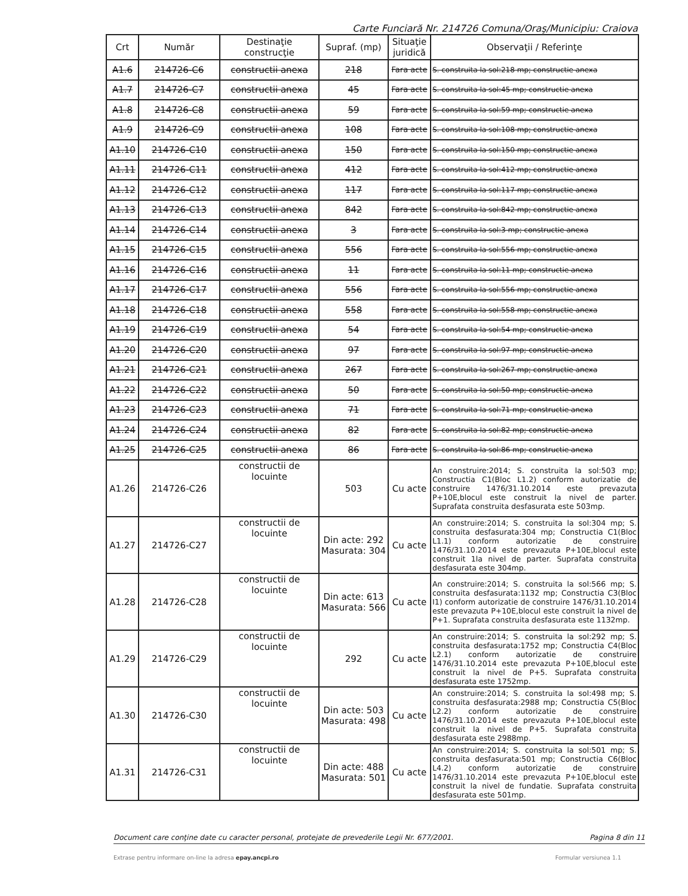Carte Funciară Nr. 214726 Comuna/Oraş/Municipiu: Craiova
| Crt | Număr | Destinaţie construcţie | Supraf. (mp) | Situaţie juridică | Observaţii / Referinţe |
| --- | --- | --- | --- | --- | --- |
| A1.6 | 214726-C6 | constructii anexa | 218 | Fara acte | S. construita la sol:218 mp; constructie anexa |
| A1.7 | 214726-C7 | constructii anexa | 45 | Fara acte | S. construita la sol:45 mp; constructie anexa |
| A1.8 | 214726-C8 | constructii anexa | 59 | Fara acte | S. construita la sol:59 mp; constructie anexa |
| A1.9 | 214726-C9 | constructii anexa | 108 | Fara acte | S. construita la sol:108 mp; constructie anexa |
| A1.10 | 214726-C10 | constructii anexa | 150 | Fara acte | S. construita la sol:150 mp; constructie anexa |
| A1.11 | 214726-C11 | constructii anexa | 412 | Fara acte | S. construita la sol:412 mp; constructie anexa |
| A1.12 | 214726-C12 | constructii anexa | 117 | Fara acte | S. construita la sol:117 mp; constructie anexa |
| A1.13 | 214726-C13 | constructii anexa | 842 | Fara acte | S. construita la sol:842 mp; constructie anexa |
| A1.14 | 214726-C14 | constructii anexa | 3 | Fara acte | S. construita la sol:3 mp; constructie anexa |
| A1.15 | 214726-C15 | constructii anexa | 556 | Fara acte | S. construita la sol:556 mp; constructie anexa |
| A1.16 | 214726-C16 | constructii anexa | 11 | Fara acte | S. construita la sol:11 mp; constructie anexa |
| A1.17 | 214726-C17 | constructii anexa | 556 | Fara acte | S. construita la sol:556 mp; constructie anexa |
| A1.18 | 214726-C18 | constructii anexa | 558 | Fara acte | S. construita la sol:558 mp; constructie anexa |
| A1.19 | 214726-C19 | constructii anexa | 54 | Fara acte | S. construita la sol:54 mp; constructie anexa |
| A1.20 | 214726-C20 | constructii anexa | 97 | Fara acte | S. construita la sol:97 mp; constructie anexa |
| A1.21 | 214726-C21 | constructii anexa | 267 | Fara acte | S. construita la sol:267 mp; constructie anexa |
| A1.22 | 214726-C22 | constructii anexa | 50 | Fara acte | S. construita la sol:50 mp; constructie anexa |
| A1.23 | 214726-C23 | constructii anexa | 71 | Fara acte | S. construita la sol:71 mp; constructie anexa |
| A1.24 | 214726-C24 | constructii anexa | 82 | Fara acte | S. construita la sol:82 mp; constructie anexa |
| A1.25 | 214726-C25 | constructii anexa | 86 | Fara acte | S. construita la sol:86 mp; constructie anexa |
| A1.26 | 214726-C26 | constructii de locuinte | 503 | Cu acte | An construire:2014; S. construita la sol:503 mp; Constructia C1(Bloc L1.2) conform autorizatie de construire 1476/31.10.2014 este prevazuta P+10E,blocul este construit la nivel de parter. Suprafata construita desfasurata este 503mp. |
| A1.27 | 214726-C27 | constructii de locuinte | Din acte: 292 Masurata: 304 | Cu acte | An construire:2014; S. construita la sol:304 mp; S. construita desfasurata:304 mp; Constructia C1(Bloc L1.1) conform autorizatie de construire 1476/31.10.2014 este prevazuta P+10E,blocul este construit 1la nivel de parter. Suprafata construita desfasurata este 304mp. |
| A1.28 | 214726-C28 | constructii de locuinte | Din acte: 613 Masurata: 566 | Cu acte | An construire:2014; S. construita la sol:566 mp; S. construita desfasurata:1132 mp; Constructia C3(Bloc I1) conform autorizatie de construire 1476/31.10.2014 este prevazuta P+10E,blocul este construit la nivel de P+1. Suprafata construita desfasurata este 1132mp. |
| A1.29 | 214726-C29 | constructii de locuinte | 292 | Cu acte | An construire:2014; S. construita la sol:292 mp; S. construita desfasurata:1752 mp; Constructia C4(Bloc L2.1) conform autorizatie de construire 1476/31.10.2014 este prevazuta P+10E,blocul este construit la nivel de P+5. Suprafata construita desfasurata este 1752mp. |
| A1.30 | 214726-C30 | constructii de locuinte | Din acte: 503 Masurata: 498 | Cu acte | An construire:2014; S. construita la sol:498 mp; S. construita desfasurata:2988 mp; Constructia C5(Bloc L2.2) conform autorizatie de construire 1476/31.10.2014 este prevazuta P+10E,blocul este construit la nivel de P+5. Suprafata construita desfasurata este 2988mp. |
| A1.31 | 214726-C31 | constructii de locuinte | Din acte: 488 Masurata: 501 | Cu acte | An construire:2014; S. construita la sol:501 mp; S. construita desfasurata:501 mp; Constructia C6(Bloc L4.2) conform autorizatie de construire 1476/31.10.2014 este prevazuta P+10E,blocul este construit la nivel de fundatie. Suprafata construita desfasurata este 501mp. |
Document care conţine date cu caracter personal, protejate de prevederile Legii Nr. 677/2001. Pagina 8 din 11
Extrase pentru informare on-line la adresa epay.ancpi.ro Formular versiunea 1.1